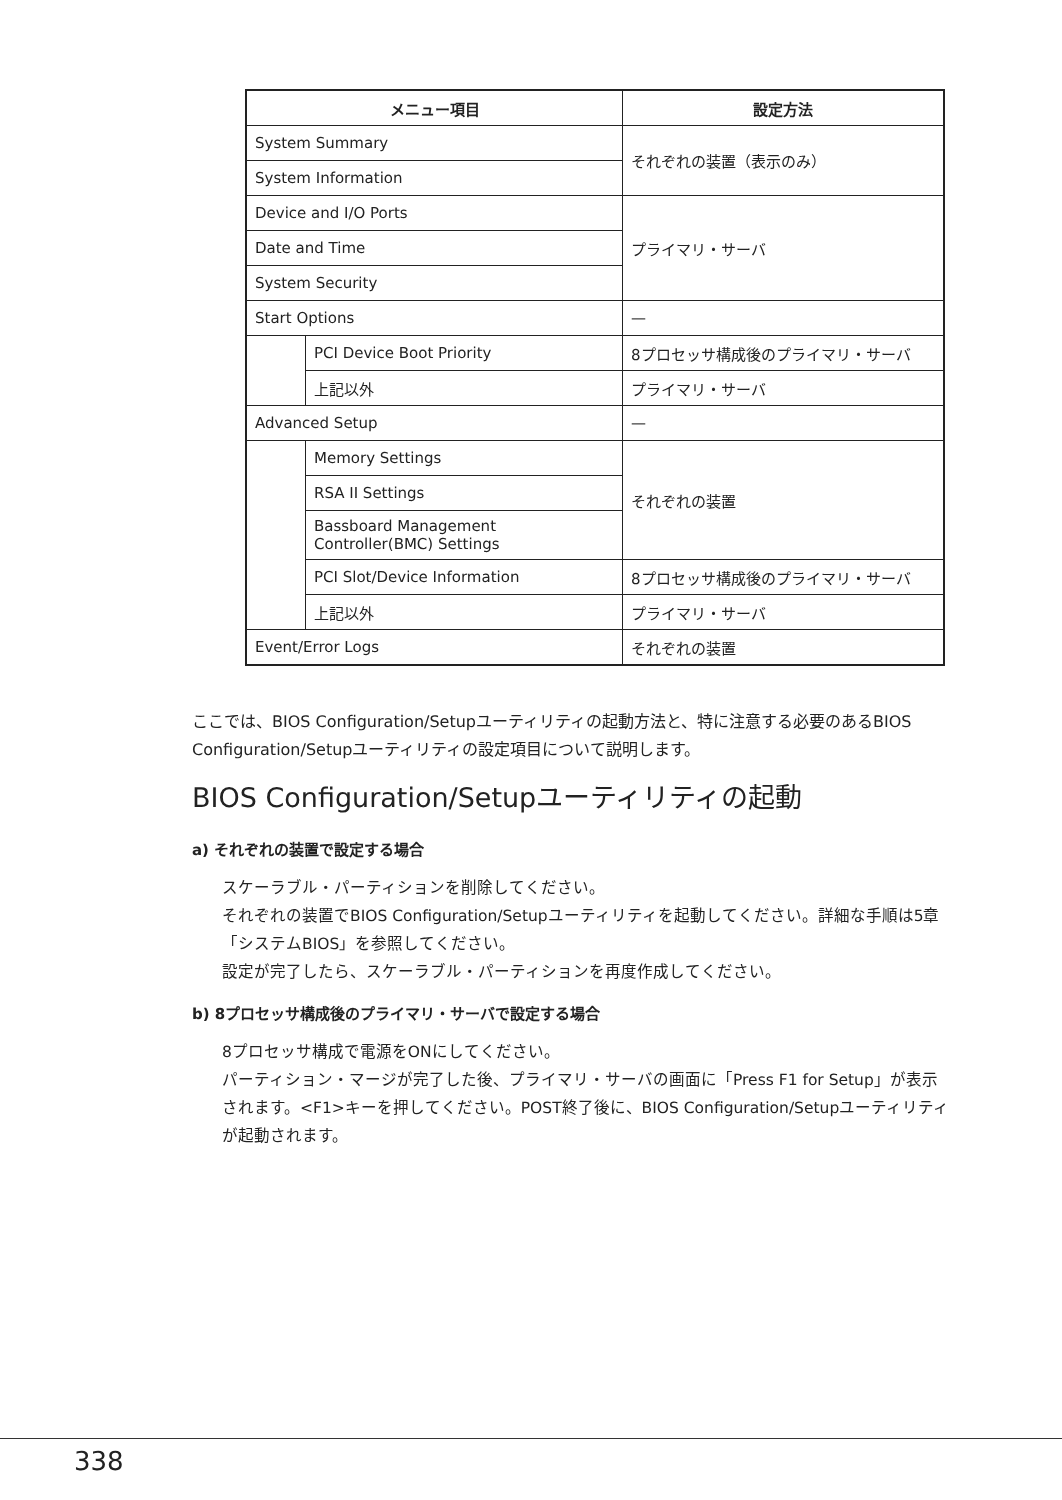| メニュー項目 | | 設定方法 |
| --- | --- | --- |
| System Summary | | それぞれの装置（表示のみ） |
| System Information | | |
| Device and I/O Ports | | プライマリ・サーバ |
| Date and Time | | |
| System Security | | |
| Start Options | | — |
| | PCI Device Boot Priority | 8プロセッサ構成後のプライマリ・サーバ |
| | 上記以外 | プライマリ・サーバ |
| Advanced Setup | | — |
| | Memory Settings | それぞれの装置 |
| | RSA II Settings | |
| | Bassboard Management Controller(BMC) Settings | |
| | PCI Slot/Device Information | 8プロセッサ構成後のプライマリ・サーバ |
| | 上記以外 | プライマリ・サーバ |
| Event/Error Logs | | それぞれの装置 |
ここでは、BIOS Configuration/Setupユーティリティの起動方法と、特に注意する必要のあるBIOS Configuration/Setupユーティリティの設定項目について説明します。
BIOS Configuration/Setupユーティリティの起動
a) それぞれの装置で設定する場合
スケーラブル・パーティションを削除してください。
それぞれの装置でBIOS Configuration/Setupユーティリティを起動してください。詳細な手順は5章「システムBIOS」を参照してください。
設定が完了したら、スケーラブル・パーティションを再度作成してください。
b) 8プロセッサ構成後のプライマリ・サーバで設定する場合
8プロセッサ構成で電源をONにしてください。
パーティション・マージが完了した後、プライマリ・サーバの画面に「Press F1 for Setup」が表示されます。<F1>キーを押してください。POST終了後に、BIOS Configuration/Setupユーティリティが起動されます。
338